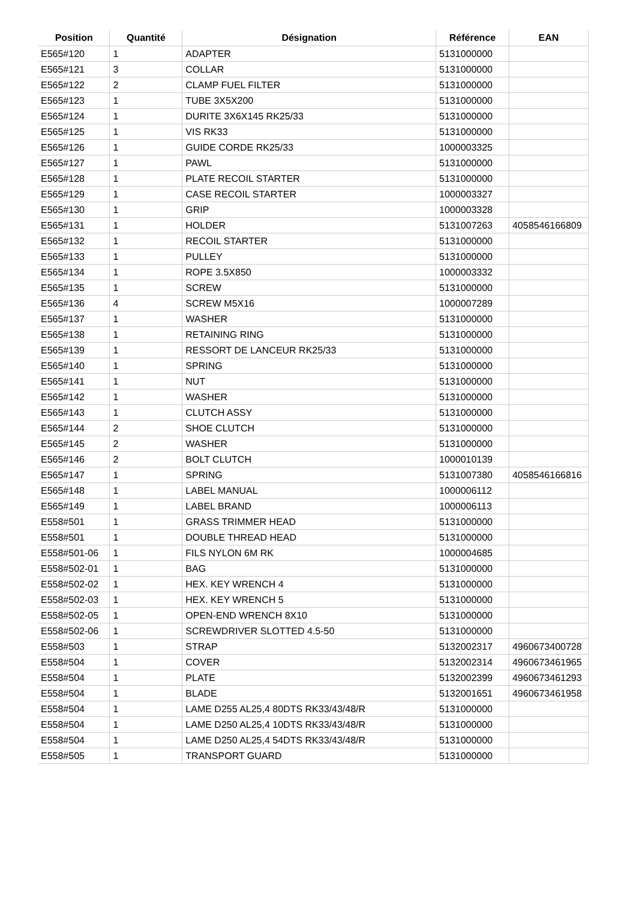| Position | Quantité | Désignation | Référence | EAN |
| --- | --- | --- | --- | --- |
| E565#120 | 1 | ADAPTER | 5131000000 | |
| E565#121 | 3 | COLLAR | 5131000000 | |
| E565#122 | 2 | CLAMP FUEL FILTER | 5131000000 | |
| E565#123 | 1 | TUBE 3X5X200 | 5131000000 | |
| E565#124 | 1 | DURITE 3X6X145 RK25/33 | 5131000000 | |
| E565#125 | 1 | VIS RK33 | 5131000000 | |
| E565#126 | 1 | GUIDE CORDE RK25/33 | 1000003325 | |
| E565#127 | 1 | PAWL | 5131000000 | |
| E565#128 | 1 | PLATE RECOIL STARTER | 5131000000 | |
| E565#129 | 1 | CASE RECOIL STARTER | 1000003327 | |
| E565#130 | 1 | GRIP | 1000003328 | |
| E565#131 | 1 | HOLDER | 5131007263 | 4058546166809 |
| E565#132 | 1 | RECOIL STARTER | 5131000000 | |
| E565#133 | 1 | PULLEY | 5131000000 | |
| E565#134 | 1 | ROPE 3.5X850 | 1000003332 | |
| E565#135 | 1 | SCREW | 5131000000 | |
| E565#136 | 4 | SCREW M5X16 | 1000007289 | |
| E565#137 | 1 | WASHER | 5131000000 | |
| E565#138 | 1 | RETAINING RING | 5131000000 | |
| E565#139 | 1 | RESSORT DE LANCEUR RK25/33 | 5131000000 | |
| E565#140 | 1 | SPRING | 5131000000 | |
| E565#141 | 1 | NUT | 5131000000 | |
| E565#142 | 1 | WASHER | 5131000000 | |
| E565#143 | 1 | CLUTCH ASSY | 5131000000 | |
| E565#144 | 2 | SHOE CLUTCH | 5131000000 | |
| E565#145 | 2 | WASHER | 5131000000 | |
| E565#146 | 2 | BOLT CLUTCH | 1000010139 | |
| E565#147 | 1 | SPRING | 5131007380 | 4058546166816 |
| E565#148 | 1 | LABEL MANUAL | 1000006112 | |
| E565#149 | 1 | LABEL BRAND | 1000006113 | |
| E558#501 | 1 | GRASS TRIMMER HEAD | 5131000000 | |
| E558#501 | 1 | DOUBLE THREAD HEAD | 5131000000 | |
| E558#501-06 | 1 | FILS NYLON 6M RK | 1000004685 | |
| E558#502-01 | 1 | BAG | 5131000000 | |
| E558#502-02 | 1 | HEX. KEY WRENCH 4 | 5131000000 | |
| E558#502-03 | 1 | HEX. KEY WRENCH 5 | 5131000000 | |
| E558#502-05 | 1 | OPEN-END WRENCH 8X10 | 5131000000 | |
| E558#502-06 | 1 | SCREWDRIVER SLOTTED 4.5-50 | 5131000000 | |
| E558#503 | 1 | STRAP | 5132002317 | 4960673400728 |
| E558#504 | 1 | COVER | 5132002314 | 4960673461965 |
| E558#504 | 1 | PLATE | 5132002399 | 4960673461293 |
| E558#504 | 1 | BLADE | 5132001651 | 4960673461958 |
| E558#504 | 1 | LAME D255 AL25,4 80DTS RK33/43/48/R | 5131000000 | |
| E558#504 | 1 | LAME D250 AL25,4 10DTS RK33/43/48/R | 5131000000 | |
| E558#504 | 1 | LAME D250 AL25,4 54DTS RK33/43/48/R | 5131000000 | |
| E558#505 | 1 | TRANSPORT GUARD | 5131000000 | |